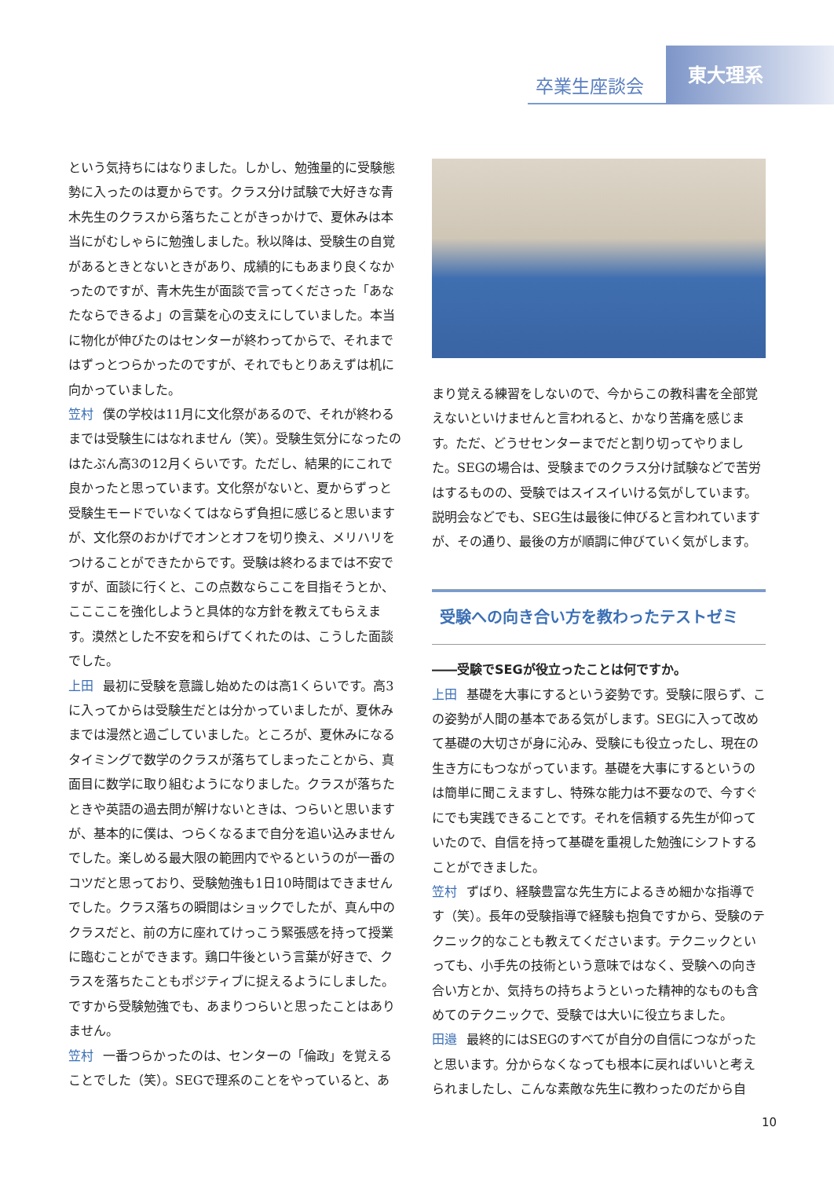卒業生座談会
東大理系
という気持ちにはなりました。しかし、勉強量的に受験態勢に入ったのは夏からです。クラス分け試験で大好きな青木先生のクラスから落ちたことがきっかけで、夏休みは本当にがむしゃらに勉強しました。秋以降は、受験生の自覚があるときとないときがあり、成績的にもあまり良くなかったのですが、青木先生が面談で言ってくださった「あなたならできるよ」の言葉を心の支えにしていました。本当に物化が伸びたのはセンターが終わってからで、それまではずっとつらかったのですが、それでもとりあえずは机に向かっていました。
笠村 僕の学校は11月に文化祭があるので、それが終わるまでは受験生にはなれません（笑）。受験生気分になったのはたぶん高3の12月くらいです。ただし、結果的にこれで良かったと思っています。文化祭がないと、夏からずっと受験生モードでいなくてはならず負担に感じると思いますが、文化祭のおかげでオンとオフを切り換え、メリハリをつけることができたからです。受験は終わるまでは不安ですが、面談に行くと、この点数ならここを目指そうとか、ここここを強化しようと具体的な方針を教えてもらえます。漠然とした不安を和らげてくれたのは、こうした面談でした。
上田 最初に受験を意識し始めたのは高1くらいです。高3に入ってからは受験生だとは分かっていましたが、夏休みまでは漫然と過ごしていました。ところが、夏休みになるタイミングで数学のクラスが落ちてしまったことから、真面目に数学に取り組むようになりました。クラスが落ちたときや英語の過去問が解けないときは、つらいと思いますが、基本的に僕は、つらくなるまで自分を追い込みませんでした。楽しめる最大限の範囲内でやるというのが一番のコツだと思っており、受験勉強も1日10時間はできませんでした。クラス落ちの瞬間はショックでしたが、真ん中のクラスだと、前の方に座れてけっこう緊張感を持って授業に臨むことができます。鶏口牛後という言葉が好きで、クラスを落ちたこともポジティブに捉えるようにしました。ですから受験勉強でも、あまりつらいと思ったことはありません。
笠村 一番つらかったのは、センターの「倫政」を覚えることでした（笑）。SEGで理系のことをやっていると、あ
まり覚える練習をしないので、今からこの教科書を全部覚えないといけませんと言われると、かなり苦痛を感じます。ただ、どうせセンターまでだと割り切ってやりました。SEGの場合は、受験までのクラス分け試験などで苦労はするものの、受験ではスイスイいける気がしています。説明会などでも、SEG生は最後に伸びると言われていますが、その通り、最後の方が順調に伸びていく気がします。
受験への向き合い方を教わったテストゼミ
――受験でSEGが役立ったことは何ですか。
上田 基礎を大事にするという姿勢です。受験に限らず、この姿勢が人間の基本である気がします。SEGに入って改めて基礎の大切さが身に沁み、受験にも役立ったし、現在の生き方にもつながっています。基礎を大事にするというのは簡単に聞こえますし、特殊な能力は不要なので、今すぐにでも実践できることです。それを信頼する先生が仰っていたので、自信を持って基礎を重視した勉強にシフトすることができました。
笠村 ずばり、経験豊富な先生方によるきめ細かな指導です（笑）。長年の受験指導で経験も抱負ですから、受験のテクニック的なことも教えてくださいます。テクニックといっても、小手先の技術という意味ではなく、受験への向き合い方とか、気持ちの持ちようといった精神的なものも含めてのテクニックで、受験では大いに役立ちました。
田邉 最終的にはSEGのすべてが自分の自信につながったと思います。分からなくなっても根本に戻ればいいと考えられましたし、こんな素敵な先生に教わったのだから自
10